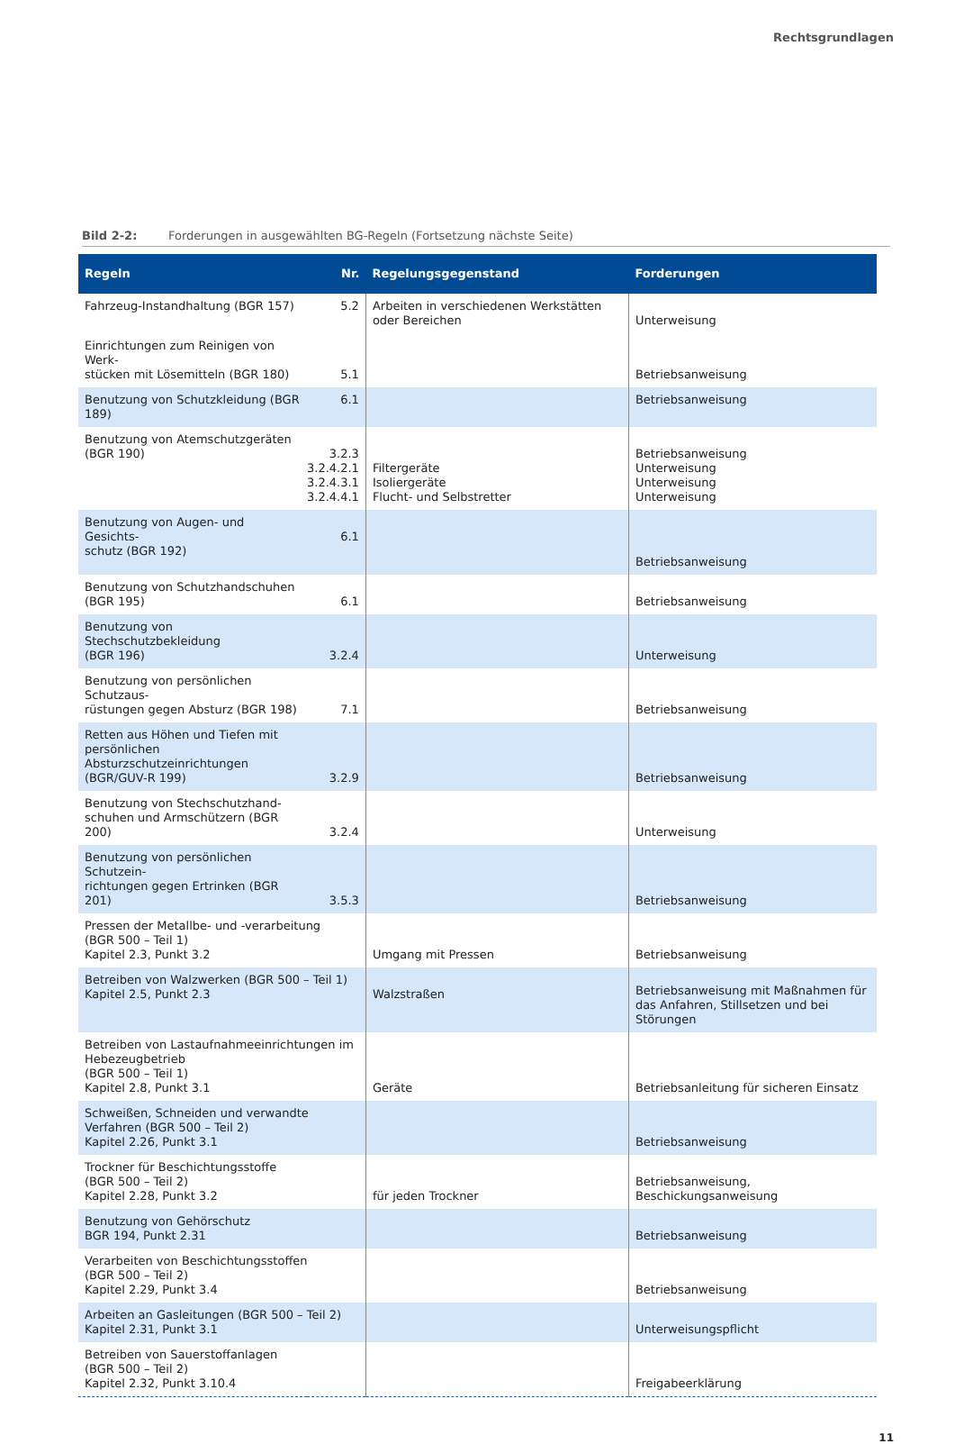Rechtsgrundlagen
Bild 2-2: Forderungen in ausgewählten BG-Regeln (Fortsetzung nächste Seite)
| Regeln | Nr. | Regelungsgegenstand | Forderungen |
| --- | --- | --- | --- |
| Fahrzeug-Instandhaltung (BGR 157) | 5.2 | Arbeiten in verschiedenen Werkstätten oder Bereichen | Unterweisung |
| Einrichtungen zum Reinigen von Werk- stücken mit Lösemitteln (BGR 180) | 5.1 | | Betriebsanweisung |
| Benutzung von Schutzkleidung (BGR 189) | 6.1 | | Betriebsanweisung |
| Benutzung von Atemschutzgeräten (BGR 190) | 3.2.3 3.2.4.2.1 3.2.4.3.1 3.2.4.4.1 | Filtergeräte Isoliergeräte Flucht- und Selbstretter | Betriebsanweisung Unterweisung Unterweisung Unterweisung |
| Benutzung von Augen- und Gesichts- schutz (BGR 192) | 6.1 | | Betriebsanweisung |
| Benutzung von Schutzhandschuhen (BGR 195) | 6.1 | | Betriebsanweisung |
| Benutzung von Stechschutzbekleidung (BGR 196) | 3.2.4 | | Unterweisung |
| Benutzung von persönlichen Schutzaus- rüstungen gegen Absturz (BGR 198) | 7.1 | | Betriebsanweisung |
| Retten aus Höhen und Tiefen mit persönlichen Absturzschutzeinrichtungen (BGR/GUV-R 199) | 3.2.9 | | Betriebsanweisung |
| Benutzung von Stechschutzhand- schuhen und Armschützern (BGR 200) | 3.2.4 | | Unterweisung |
| Benutzung von persönlichen Schutzein- richtungen gegen Ertrinken (BGR 201) | 3.5.3 | | Betriebsanweisung |
| Pressen der Metallbe- und -verarbeitung (BGR 500 – Teil 1) Kapitel 2.3, Punkt 3.2 | | Umgang mit Pressen | Betriebsanweisung |
| Betreiben von Walzwerken (BGR 500 – Teil 1) Kapitel 2.5, Punkt 2.3 | | Walzstraßen | Betriebsanweisung mit Maßnahmen für das Anfahren, Stillsetzen und bei Störungen |
| Betreiben von Lastaufnahmeeinrichtungen im Hebezeugbetrieb (BGR 500 – Teil 1) Kapitel 2.8, Punkt 3.1 | | Geräte | Betriebsanleitung für sicheren Einsatz |
| Schweißen, Schneiden und verwandte Verfahren (BGR 500 – Teil 2) Kapitel 2.26, Punkt 3.1 | | | Betriebsanweisung |
| Trockner für Beschichtungsstoffe (BGR 500 – Teil 2) Kapitel 2.28, Punkt 3.2 | | für jeden Trockner | Betriebsanweisung, Beschickungsanweisung |
| Benutzung von Gehörschutz BGR 194, Punkt 2.31 | | | Betriebsanweisung |
| Verarbeiten von Beschichtungsstoffen (BGR 500 – Teil 2) Kapitel 2.29, Punkt 3.4 | | | Betriebsanweisung |
| Arbeiten an Gasleitungen (BGR 500 – Teil 2) Kapitel 2.31, Punkt 3.1 | | | Unterweisungspflicht |
| Betreiben von Sauerstoffanlagen (BGR 500 – Teil 2) Kapitel 2.32, Punkt 3.10.4 | | | Freigabeerklärung |
11